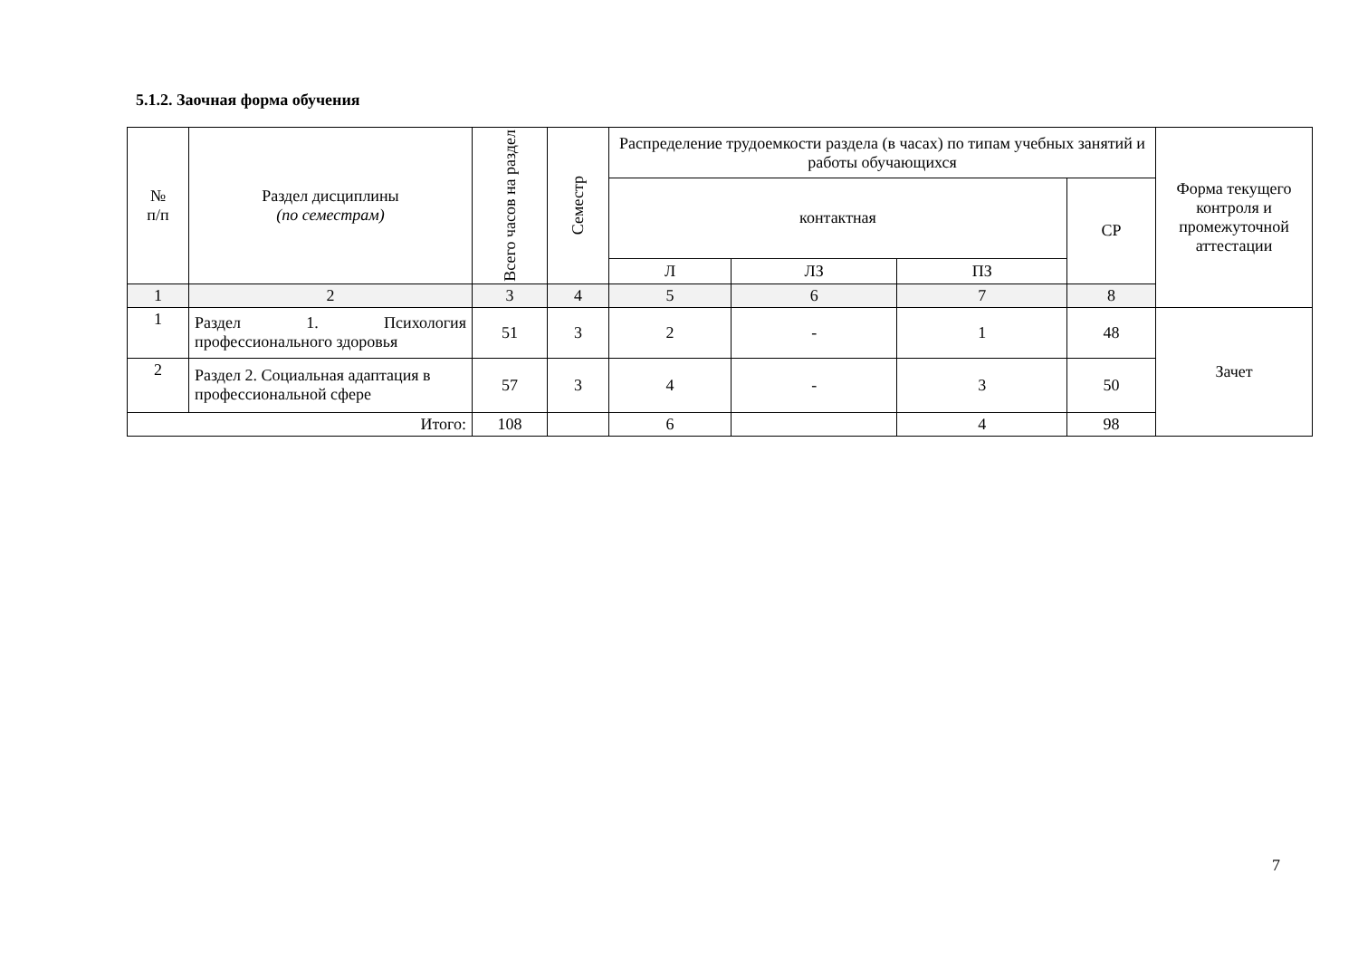5.1.2. Заочная форма обучения
| № п/п | Раздел дисциплины (по семестрам) | Всего часов на раздел | Семестр | Распределение трудоемкости раздела (в часах) по типам учебных занятий и работы обучающихся | | | | Форма текущего контроля и промежуточной аттестации |
| --- | --- | --- | --- | --- | --- | --- | --- | --- |
| | | | | контактная | | | СР | |
| | | | | Л | ЛЗ | ПЗ | | |
| 1 | 2 | 3 | 4 | 5 | 6 | 7 | 8 | |
| 1 | Раздел 1. Психология профессионального здоровья | 51 | 3 | 2 | - | 1 | 48 | Зачет |
| 2 | Раздел 2. Социальная адаптация в профессиональной сфере | 57 | 3 | 4 | - | 3 | 50 | |
| Итого: | | 108 | | 6 | | 4 | 98 | |
7